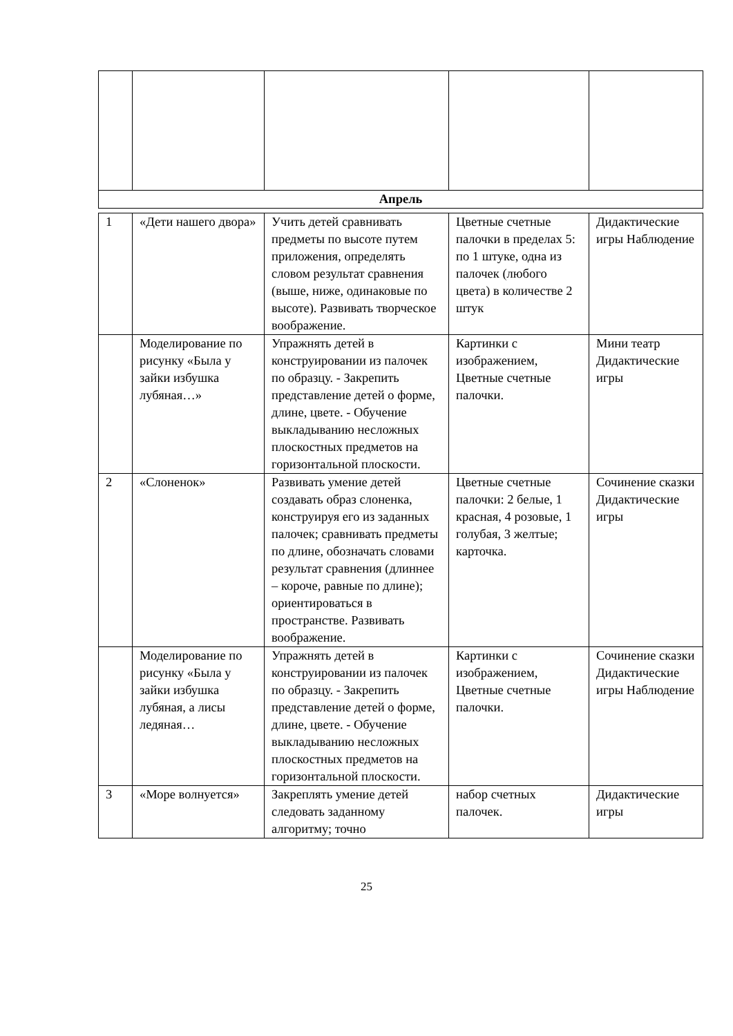| Апрель | | | | |
| 1 | «Дети нашего двора» | Учить детей сравнивать предметы по высоте путем приложения, определять словом результат сравнения (выше, ниже, одинаковые по высоте). Развивать творческое воображение. | Цветные счетные палочки в пределах 5: по 1 штуке, одна из палочек (любого цвета) в количестве 2 штук | Дидактические игры Наблюдение |
| | Моделирование по рисунку «Была у зайки избушка лубяная…» | Упражнять детей в конструировании из палочек по образцу. - Закрепить представление детей о форме, длине, цвете. - Обучение выкладыванию несложных плоскостных предметов на горизонтальной плоскости. | Картинки с изображением, Цветные счетные палочки. | Мини театр Дидактические игры |
| 2 | «Слоненок» | Развивать умение детей создавать образ слоненка, конструируя его из заданных палочек; сравнивать предметы по длине, обозначать словами результат сравнения (длиннее – короче, равные по длине); ориентироваться в пространстве. Развивать воображение. | Цветные счетные палочки: 2 белые, 1 красная, 4 розовые, 1 голубая, 3 желтые; карточка. | Сочинение сказки Дидактические игры |
| | Моделирование по рисунку «Была у зайки избушка лубяная, а лисы ледяная… | Упражнять детей в конструировании из палочек по образцу. - Закрепить представление детей о форме, длине, цвете. - Обучение выкладыванию несложных плоскостных предметов на горизонтальной плоскости. | Картинки с изображением, Цветные счетные палочки. | Сочинение сказки Дидактические игры Наблюдение |
| 3 | «Море волнуется» | Закреплять умение детей следовать заданному алгоритму; точно | набор счетных палочек. | Дидактические игры |
25